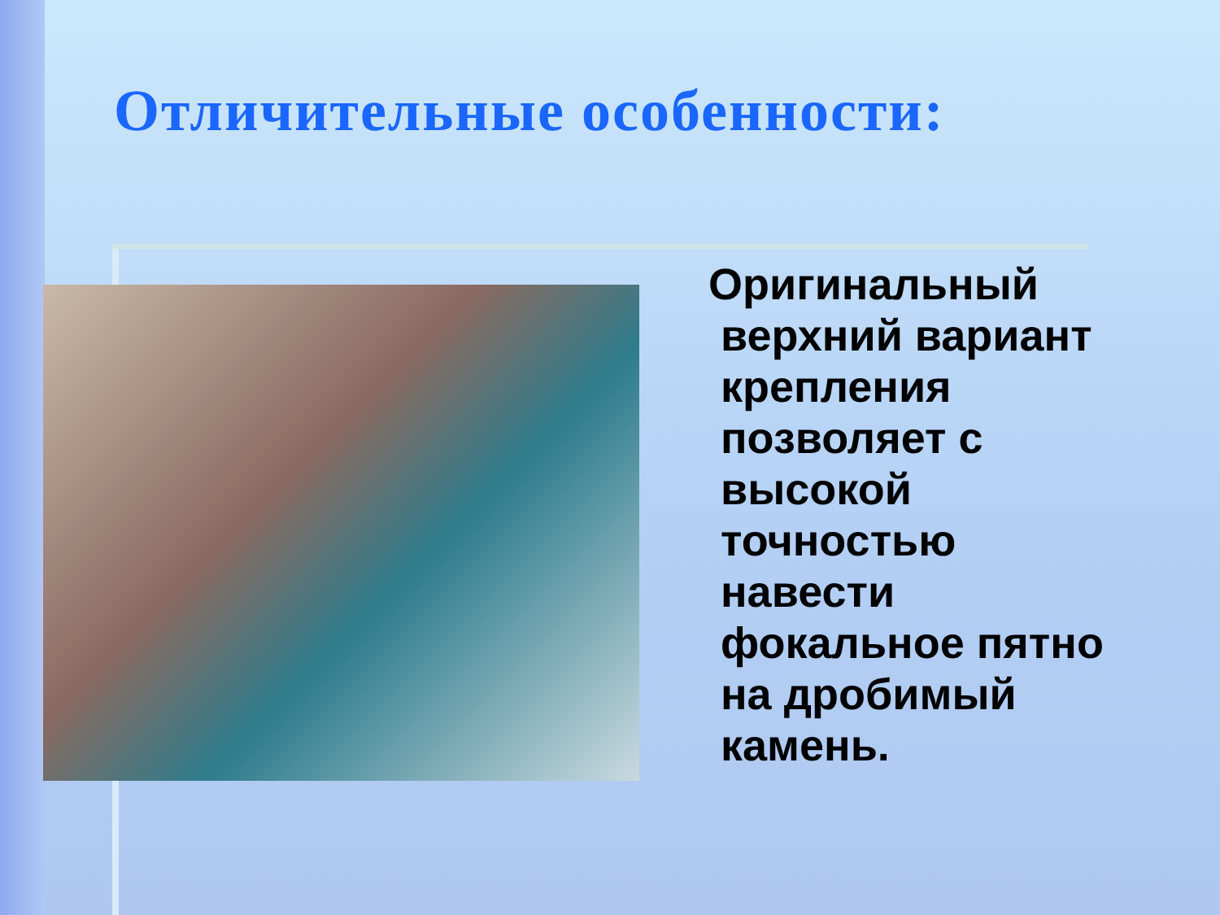Отличительные особенности:
Оригинальный
верхний вариант
крепления
позволяет с
высокой
точностью
навести
фокальное пятно
на дробимый
камень.